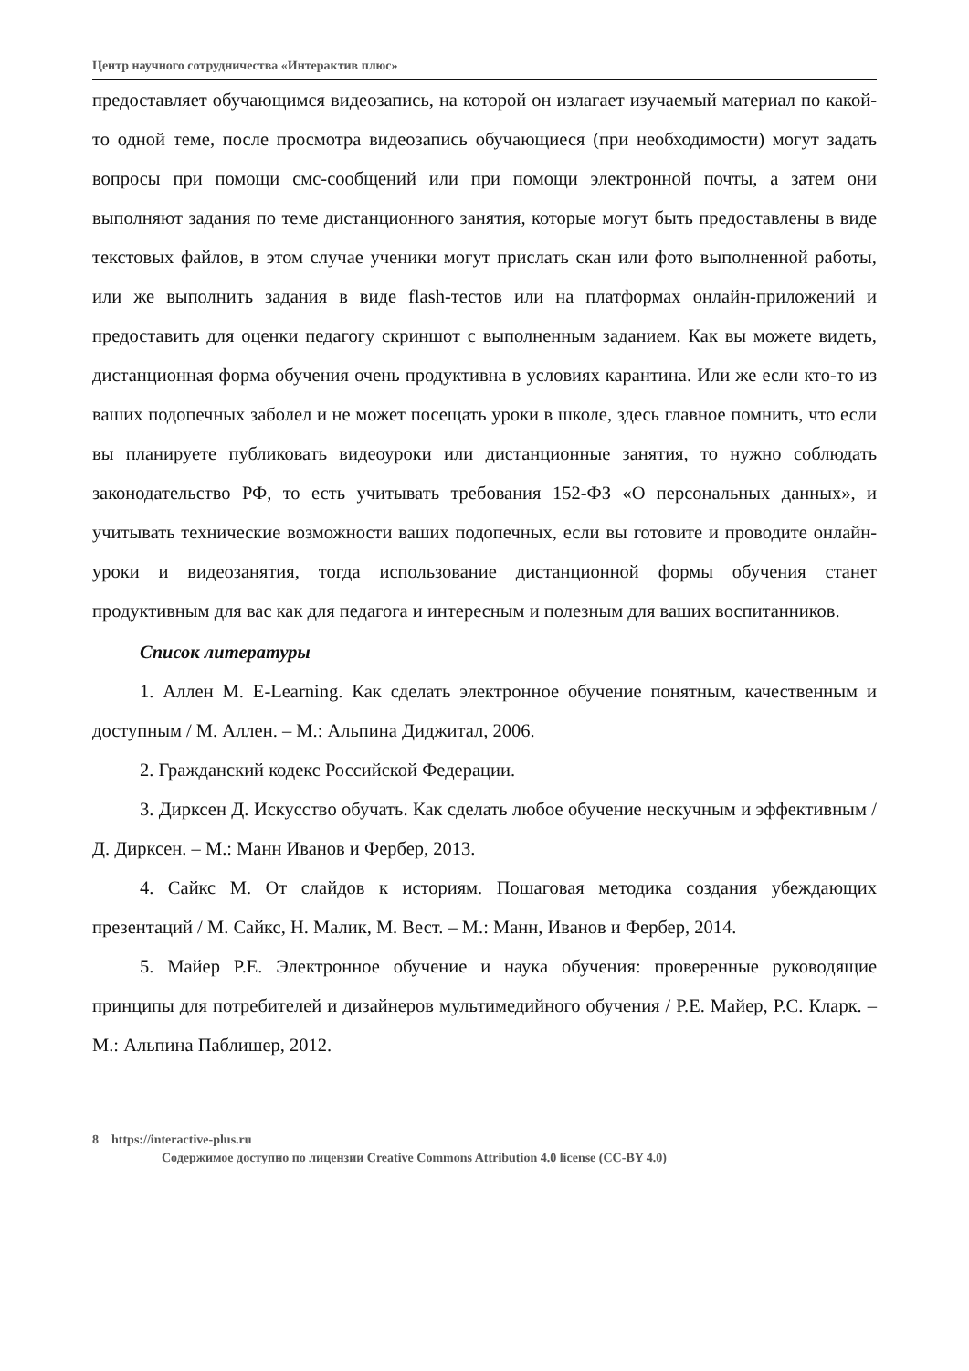Центр научного сотрудничества «Интерактив плюс»
предоставляет обучающимся видеозапись, на которой он излагает изучаемый материал по какой-то одной теме, после просмотра видеозапись обучающиеся (при необходимости) могут задать вопросы при помощи смс-сообщений или при помощи электронной почты, а затем они выполняют задания по теме дистанционного занятия, которые могут быть предоставлены в виде текстовых файлов, в этом случае ученики могут прислать скан или фото выполненной работы, или же выполнить задания в виде flash-тестов или на платформах онлайн-приложений и предоставить для оценки педагогу скриншот с выполненным заданием. Как вы можете видеть, дистанционная форма обучения очень продуктивна в условиях карантина. Или же если кто-то из ваших подопечных заболел и не может посещать уроки в школе, здесь главное помнить, что если вы планируете публиковать видеоуроки или дистанционные занятия, то нужно соблюдать законодательство РФ, то есть учитывать требования 152-ФЗ «О персональных данных», и учитывать технические возможности ваших подопечных, если вы готовите и проводите онлайн-уроки и видеозанятия, тогда использование дистанционной формы обучения станет продуктивным для вас как для педагога и интересным и полезным для ваших воспитанников.
Список литературы
1. Аллен М. E-Learning. Как сделать электронное обучение понятным, качественным и доступным / М. Аллен. – М.: Альпина Диджитал, 2006.
2. Гражданский кодекс Российской Федерации.
3. Дирксен Д. Искусство обучать. Как сделать любое обучение нескучным и эффективным / Д. Дирксен. – М.: Манн Иванов и Фербер, 2013.
4. Сайкс М. От слайдов к историям. Пошаговая методика создания убеждающих презентаций / М. Сайкс, Н. Малик, М. Вест. – М.: Манн, Иванов и Фербер, 2014.
5. Майер Р.Е. Электронное обучение и наука обучения: проверенные руководящие принципы для потребителей и дизайнеров мультимедийного обучения / Р.Е. Майер, Р.С. Кларк. – М.: Альпина Паблишер, 2012.
8 https://interactive-plus.ru
Содержимое доступно по лицензии Creative Commons Attribution 4.0 license (CC-BY 4.0)